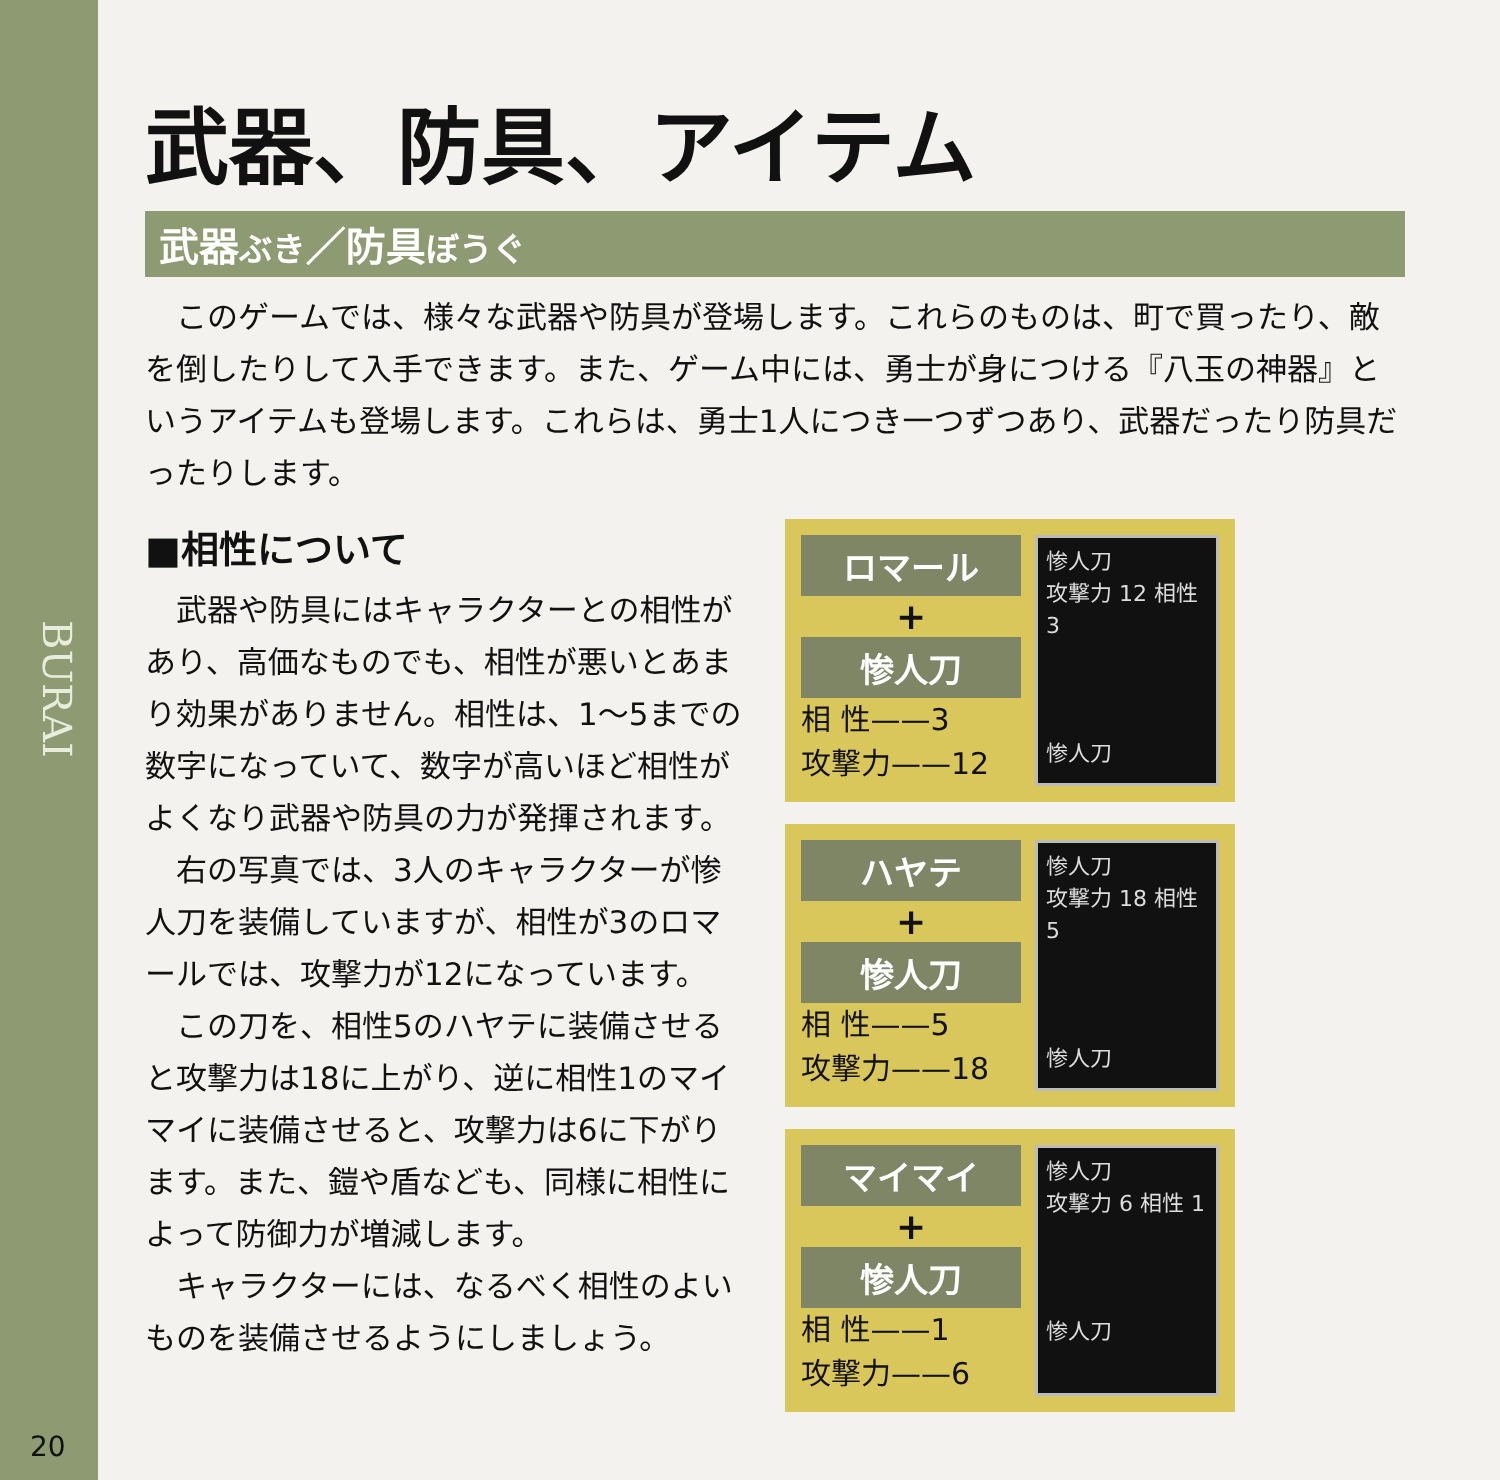BURAI
武器、防具、アイテム
武器ぶき／防具ぼうぐ
このゲームでは、様々な武器や防具が登場します。これらのものは、町で買ったり、敵を倒したりして入手できます。また、ゲーム中には、勇士が身につける『八玉の神器』というアイテムも登場します。これらは、勇士1人につき一つずつあり、武器だったり防具だったりします。
■相性について
武器や防具にはキャラクターとの相性があり、高価なものでも、相性が悪いとあまり効果がありません。相性は、1～5までの数字になっていて、数字が高いほど相性がよくなり武器や防具の力が発揮されます。
右の写真では、3人のキャラクターが惨人刀を装備していますが、相性が3のロマールでは、攻撃力が12になっています。
この刀を、相性5のハヤテに装備させると攻撃力は18に上がり、逆に相性1のマイマイに装備させると、攻撃力は6に下がります。また、鎧や盾なども、同様に相性によって防御力が増減します。
キャラクターには、なるべく相性のよいものを装備させるようにしましょう。
ロマール
+
惨人刀
相 性——3
攻撃力——12
惨人刀
攻撃力 12 相性 3
惨人刀
ハヤテ
+
惨人刀
相 性——5
攻撃力——18
惨人刀
攻撃力 18 相性 5
惨人刀
マイマイ
+
惨人刀
相 性——1
攻撃力——6
惨人刀
攻撃力 6 相性 1
惨人刀
20